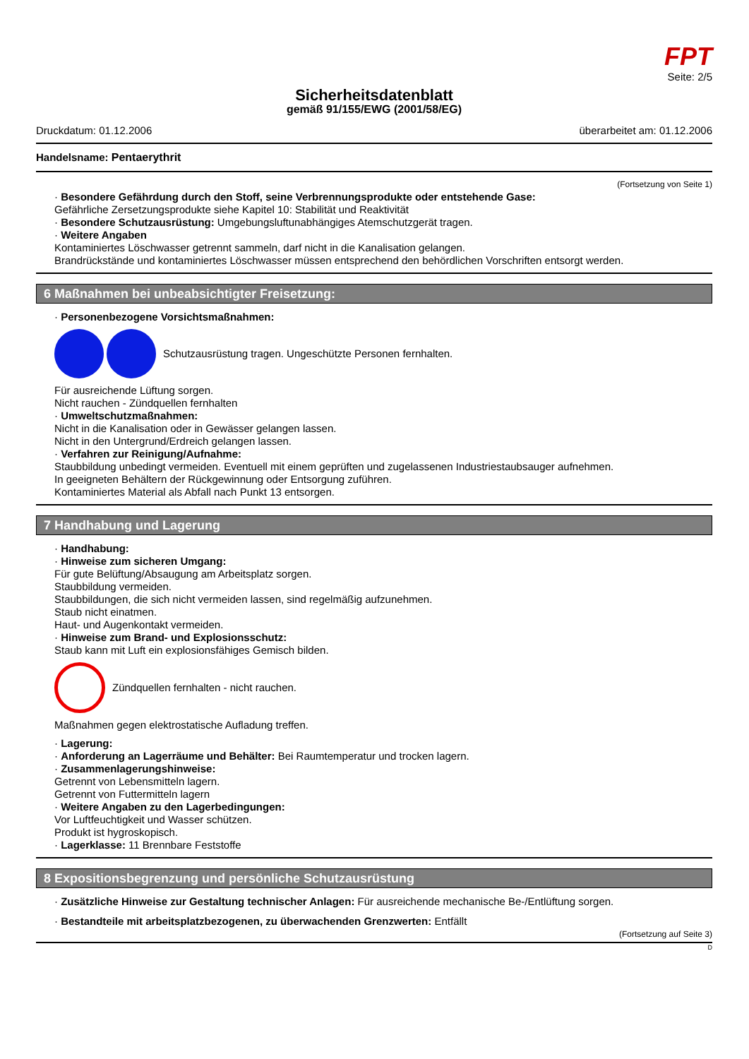FPT
Seite: 2/5
Sicherheitsdatenblatt
gemäß 91/155/EWG (2001/58/EG)
Druckdatum: 01.12.2006 überarbeitet am: 01.12.2006
Handelsname: Pentaerythrit
(Fortsetzung von Seite 1)
· Besondere Gefährdung durch den Stoff, seine Verbrennungsprodukte oder entstehende Gase:
Gefährliche Zersetzungsprodukte siehe Kapitel 10: Stabilität und Reaktivität
· Besondere Schutzausrüstung: Umgebungsluftunabhängiges Atemschutzgerät tragen.
· Weitere Angaben
Kontaminiertes Löschwasser getrennt sammeln, darf nicht in die Kanalisation gelangen.
Brandrückstände und kontaminiertes Löschwasser müssen entsprechend den behördlichen Vorschriften entsorgt werden.
6 Maßnahmen bei unbeabsichtigter Freisetzung:
· Personenbezogene Vorsichtsmaßnahmen:
Schutzausrüstung tragen. Ungeschützte Personen fernhalten.
Für ausreichende Lüftung sorgen.
Nicht rauchen - Zündquellen fernhalten
· Umweltschutzmaßnahmen:
Nicht in die Kanalisation oder in Gewässer gelangen lassen.
Nicht in den Untergrund/Erdreich gelangen lassen.
· Verfahren zur Reinigung/Aufnahme:
Staubbildung unbedingt vermeiden. Eventuell mit einem geprüften und zugelassenen Industriestaubsauger aufnehmen.
In geeigneten Behältern der Rückgewinnung oder Entsorgung zuführen.
Kontaminiertes Material als Abfall nach Punkt 13 entsorgen.
7 Handhabung und Lagerung
· Handhabung:
· Hinweise zum sicheren Umgang:
Für gute Belüftung/Absaugung am Arbeitsplatz sorgen.
Staubbildung vermeiden.
Staubbildungen, die sich nicht vermeiden lassen, sind regelmäßig aufzunehmen.
Staub nicht einatmen.
Haut- und Augenkontakt vermeiden.
· Hinweise zum Brand- und Explosionsschutz:
Staub kann mit Luft ein explosionsfähiges Gemisch bilden.
Zündquellen fernhalten - nicht rauchen.
Maßnahmen gegen elektrostatische Aufladung treffen.
· Lagerung:
· Anforderung an Lagerräume und Behälter: Bei Raumtemperatur und trocken lagern.
· Zusammenlagerungshinweise:
Getrennt von Lebensmitteln lagern.
Getrennt von Futtermitteln lagern
· Weitere Angaben zu den Lagerbedingungen:
Vor Luftfeuchtigkeit und Wasser schützen.
Produkt ist hygroskopisch.
· Lagerklasse: 11 Brennbare Feststoffe
8 Expositionsbegrenzung und persönliche Schutzausrüstung
· Zusätzliche Hinweise zur Gestaltung technischer Anlagen: Für ausreichende mechanische Be-/Entlüftung sorgen.
· Bestandteile mit arbeitsplatzbezogenen, zu überwachenden Grenzwerten: Entfällt
(Fortsetzung auf Seite 3)
D